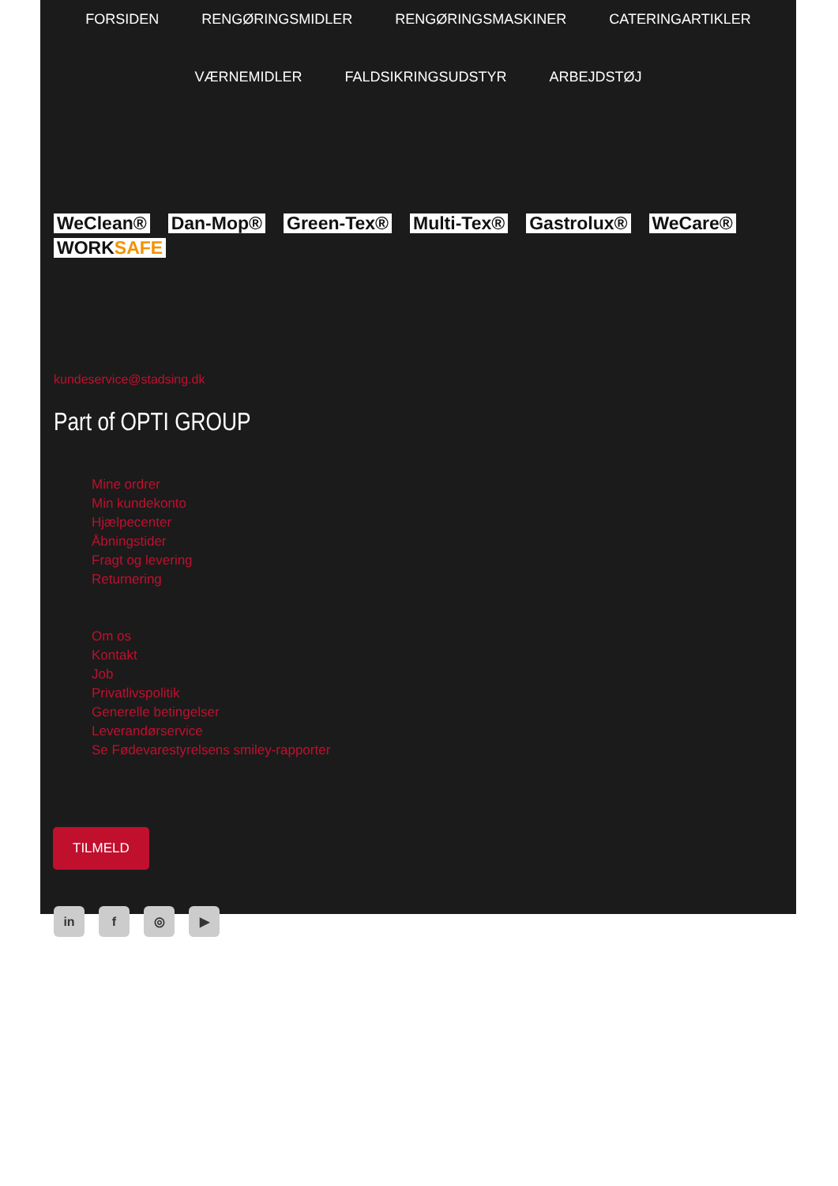FORSIDEN RENGØRINGSMIDLER RENGØRINGSMASKINER CATERINGARTIKLER VÆRNEMIDLER FALDSIKRINGSUDSTYR ARBEJDSTØJ
WeClean® Dan-Mop® Green-Tex® Multi-Tex® Gastrolux® WeCare® WORKSAFE
kundeservice@stadsing.dk
Part of OPTI GROUP
Mine ordrer
Min kundekonto
Hjælpecenter
Åbningstider
Fragt og levering
Returnering
Om os
Kontakt
Job
Privatlivspolitik
Generelle betingelser
Leverandørservice
Se Fødevarestyrelsens smiley-rapporter
TILMELD
in f ◎ ▶